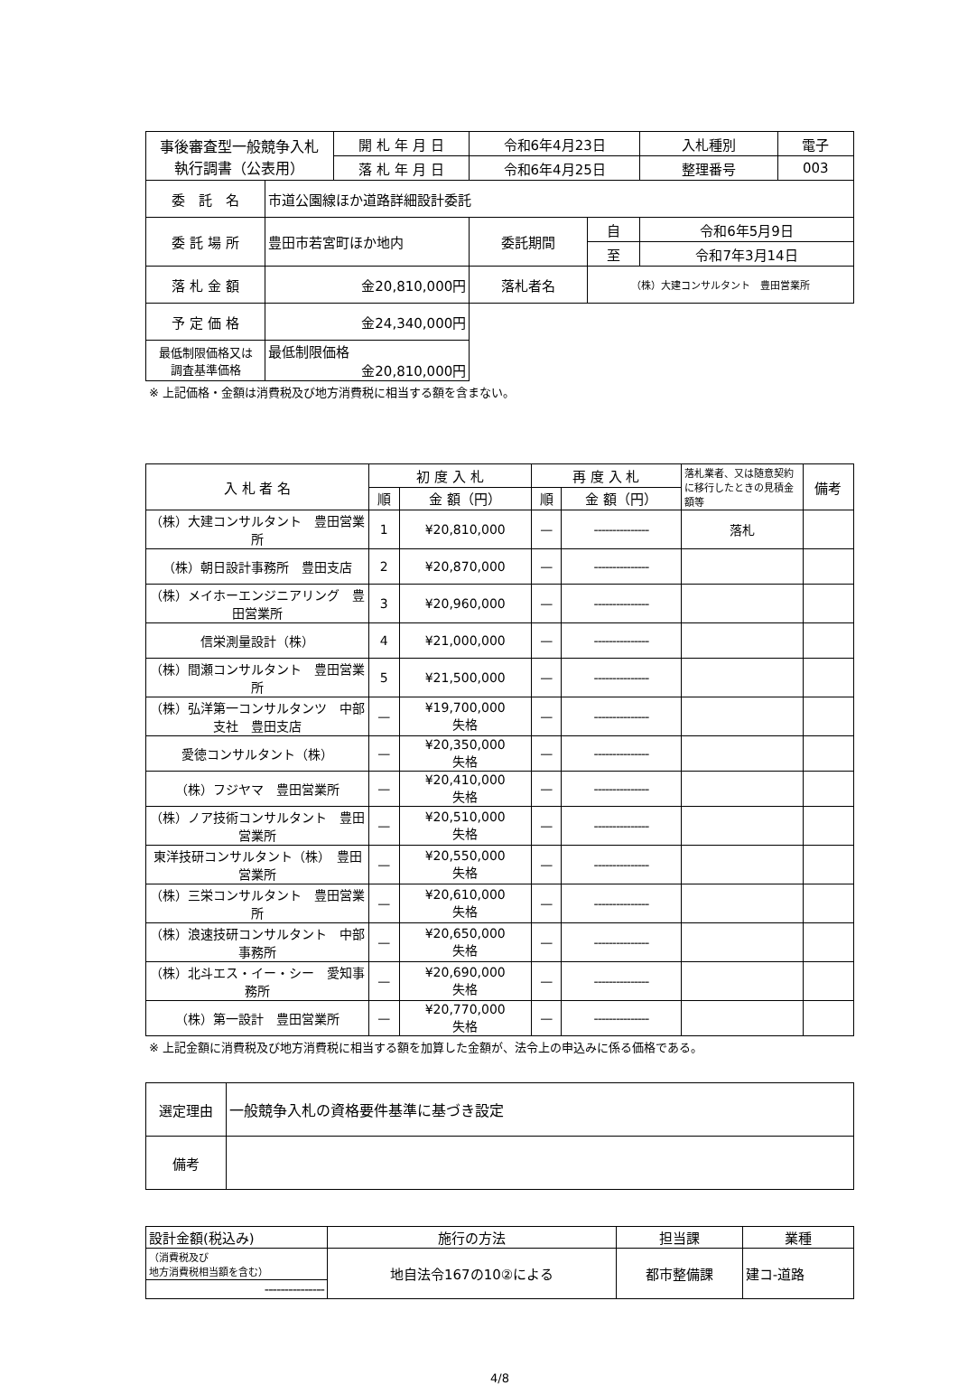| 事後審査型一般競争入札 執行調書（公表用） | | 開 札 年 月 日 | 令和6年4月23日 | | 入札種別 | 電子 |
| | | 落 札 年 月 日 | 令和6年4月25日 | | 整理番号 | 003 |
| 委 託 名 | 市道公園線ほか道路詳細設計委託 | | | | | |
| 委 託 場 所 | 豊田市若宮町ほか地内 | | 委託期間 | 自 | 令和6年5月9日 | |
| | | | | 至 | 令和7年3月14日 | |
| 落 札 金 額 | 金20,810,000円 | | 落札者名 | （株）大建コンサルタント 豊田営業所 | | |
| 予 定 価 格 | 金24,340,000円 | | | | | |
| 最低制限価格又は 調査基準価格 | 最低制限価格 金20,810,000円 | | | | | |
※ 上記価格・金額は消費税及び地方消費税に相当する額を含まない。
| 入 札 者 名 | 初 度 入 札 | | 再 度 入 札 | | 落札業者、又は随意契約に移行したときの見積金額等 | 備考 |
| --- | --- | --- | --- | --- | --- | --- |
| | 順 | 金 額（円） | 順 | 金 額（円） | | |
| （株）大建コンサルタント 豊田営業所 | 1 | ¥20,810,000 | — | --------------- | 落札 | |
| （株）朝日設計事務所 豊田支店 | 2 | ¥20,870,000 | — | --------------- | | |
| （株）メイホーエンジニアリング 豊田営業所 | 3 | ¥20,960,000 | — | --------------- | | |
| 信栄測量設計（株） | 4 | ¥21,000,000 | — | --------------- | | |
| （株）間瀬コンサルタント 豊田営業所 | 5 | ¥21,500,000 | — | --------------- | | |
| （株）弘洋第一コンサルタンツ 中部支社 豊田支店 | — | ¥19,700,000 失格 | — | --------------- | | |
| 愛徳コンサルタント（株） | — | ¥20,350,000 失格 | — | --------------- | | |
| （株）フジヤマ 豊田営業所 | — | ¥20,410,000 失格 | — | --------------- | | |
| （株）ノア技術コンサルタント 豊田営業所 | — | ¥20,510,000 失格 | — | --------------- | | |
| 東洋技研コンサルタント（株） 豊田営業所 | — | ¥20,550,000 失格 | — | --------------- | | |
| （株）三栄コンサルタント 豊田営業所 | — | ¥20,610,000 失格 | — | --------------- | | |
| （株）浪速技研コンサルタント 中部事務所 | — | ¥20,650,000 失格 | — | --------------- | | |
| （株）北斗エス・イー・シー 愛知事務所 | — | ¥20,690,000 失格 | — | --------------- | | |
| （株）第一設計 豊田営業所 | — | ¥20,770,000 失格 | — | --------------- | | |
※ 上記金額に消費税及び地方消費税に相当する額を加算した金額が、法令上の申込みに係る価格である。
| 選定理由 | 一般競争入札の資格要件基準に基づき設定 |
| 備考 | |
| 設計金額(税込み) | 施行の方法 | 担当課 | 業種 |
| （消費税及び 地方消費税相当額を含む） | 地自法令167の10②による | 都市整備課 | 建コ-道路 |
| --------------- | | | |
4/8